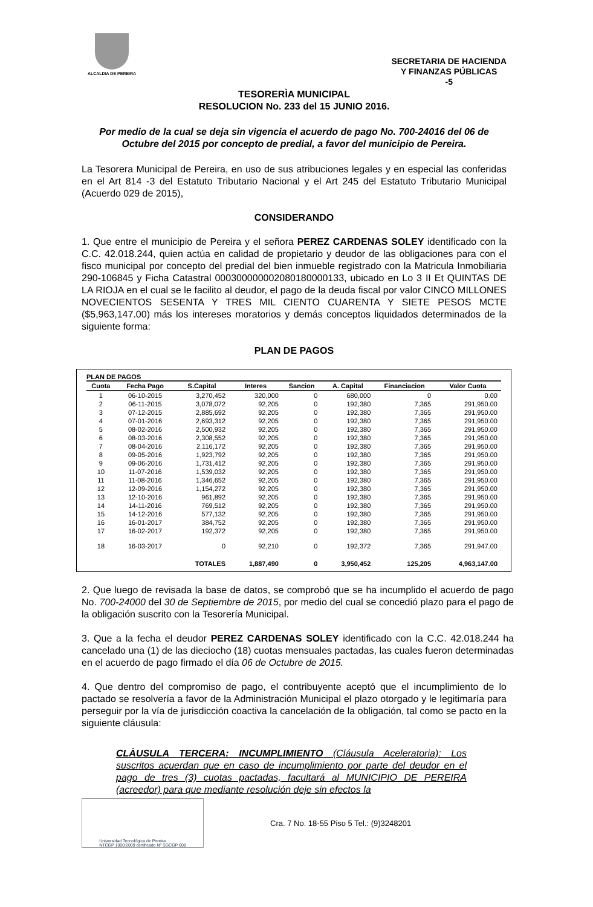ALCALDIA DE PEREIRA
SECRETARIA DE HACIENDA
Y FINANZAS PÚBLICAS
-5
TESORERÌA MUNICIPAL
RESOLUCION No. 233 del 15 JUNIO 2016.
Por medio de la cual se deja sin vigencia el acuerdo de pago No. 700-24016 del 06 de Octubre del 2015 por concepto de predial, a favor del municipio de Pereira.
La Tesorera Municipal de Pereira, en uso de sus atribuciones legales y en especial las conferidas en el Art 814 -3 del Estatuto Tributario Nacional y el Art 245 del Estatuto Tributario Municipal (Acuerdo 029 de 2015),
CONSIDERANDO
1. Que entre el municipio de Pereira y el señora PEREZ CARDENAS SOLEY identificado con la C.C. 42.018.244, quien actúa en calidad de propietario y deudor de las obligaciones para con el fisco municipal por concepto del predial del bien inmueble registrado con la Matricula Inmobiliaria 290-106845 y Ficha Catastral 000300000002080180000133, ubicado en Lo 3 II Et QUINTAS DE LA RIOJA en el cual se le facilito al deudor, el pago de la deuda fiscal por valor CINCO MILLONES NOVECIENTOS SESENTA Y TRES MIL CIENTO CUARENTA Y SIETE PESOS MCTE ($5,963,147.00) más los intereses moratorios y demás conceptos liquidados determinados de la siguiente forma:
PLAN DE PAGOS
PLAN DE PAGOS
| Cuota | Fecha Pago | S.Capital | Interes | Sancion | A. Capital | Financiacion | Valor Cuota |
| --- | --- | --- | --- | --- | --- | --- | --- |
| 1 | 06-10-2015 | 3,270,452 | 320,000 | 0 | 680,000 | 0 | 0.00 |
| 2 | 06-11-2015 | 3,078,072 | 92,205 | 0 | 192,380 | 7,365 | 291,950.00 |
| 3 | 07-12-2015 | 2,885,692 | 92,205 | 0 | 192,380 | 7,365 | 291,950.00 |
| 4 | 07-01-2016 | 2,693,312 | 92,205 | 0 | 192,380 | 7,365 | 291,950.00 |
| 5 | 08-02-2016 | 2,500,932 | 92,205 | 0 | 192,380 | 7,365 | 291,950.00 |
| 6 | 08-03-2016 | 2,308,552 | 92,205 | 0 | 192,380 | 7,365 | 291,950.00 |
| 7 | 08-04-2016 | 2,116,172 | 92,205 | 0 | 192,380 | 7,365 | 291,950.00 |
| 8 | 09-05-2016 | 1,923,792 | 92,205 | 0 | 192,380 | 7,365 | 291,950.00 |
| 9 | 09-06-2016 | 1,731,412 | 92,205 | 0 | 192,380 | 7,365 | 291,950.00 |
| 10 | 11-07-2016 | 1,539,032 | 92,205 | 0 | 192,380 | 7,365 | 291,950.00 |
| 11 | 11-08-2016 | 1,346,652 | 92,205 | 0 | 192,380 | 7,365 | 291,950.00 |
| 12 | 12-09-2016 | 1,154,272 | 92,205 | 0 | 192,380 | 7,365 | 291,950.00 |
| 13 | 12-10-2016 | 961,892 | 92,205 | 0 | 192,380 | 7,365 | 291,950.00 |
| 14 | 14-11-2016 | 769,512 | 92,205 | 0 | 192,380 | 7,365 | 291,950.00 |
| 15 | 14-12-2016 | 577,132 | 92,205 | 0 | 192,380 | 7,365 | 291,950.00 |
| 16 | 16-01-2017 | 384,752 | 92,205 | 0 | 192,380 | 7,365 | 291,950.00 |
| 17 | 16-02-2017 | 192,372 | 92,205 | 0 | 192,380 | 7,365 | 291,950.00 |
| 18 | 16-03-2017 | 0 | 92,210 | 0 | 192,372 | 7,365 | 291,947.00 |
| | | TOTALES | 1,887,490 | 0 | 3,950,452 | 125,205 | 4,963,147.00 |
2. Que luego de revisada la base de datos, se comprobó que se ha incumplido el acuerdo de pago No. 700-24000 del 30 de Septiembre de 2015, por medio del cual se concedió plazo para el pago de la obligación suscrito con la Tesorería Municipal.
3. Que a la fecha el deudor PEREZ CARDENAS SOLEY identificado con la C.C. 42.018.244 ha cancelado una (1) de las dieciocho (18) cuotas mensuales pactadas, las cuales fueron determinadas en el acuerdo de pago firmado el día 06 de Octubre de 2015.
4. Que dentro del compromiso de pago, el contribuyente aceptó que el incumplimiento de lo pactado se resolvería a favor de la Administración Municipal el plazo otorgado y le legitimaría para perseguir por la vía de jurisdicción coactiva la cancelación de la obligación, tal como se pacto en la siguiente cláusula:
CLÀUSULA TERCERA: INCUMPLIMIENTO (Cláusula Aceleratoria): Los suscritos acuerdan que en caso de incumplimiento por parte del deudor en el pago de tres (3) cuotas pactadas, facultará al MUNICIPIO DE PEREIRA (acreedor) para que mediante resolución deje sin efectos la
Universidad Tecnológica de Pereira
NTCGP 1000:2009 certificado Nº SGCGP 008
Cra. 7 No. 18-55 Piso 5 Tel.: (9)3248201